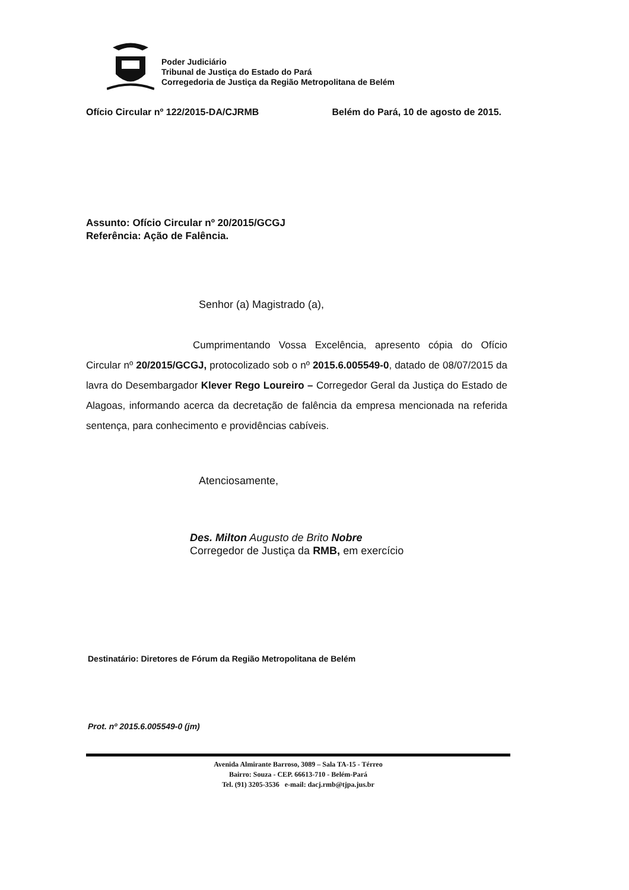Poder Judiciário
Tribunal de Justiça do Estado do Pará
Corregedoria de Justiça da Região Metropolitana de Belém
Ofício Circular nº 122/2015-DA/CJRMB Belém do Pará, 10 de agosto de 2015.
Assunto: Ofício Circular nº 20/2015/GCGJ
Referência: Ação de Falência.
Senhor (a) Magistrado (a),
Cumprimentando Vossa Excelência, apresento cópia do Ofício Circular nº 20/2015/GCGJ, protocolizado sob o nº 2015.6.005549-0, datado de 08/07/2015 da lavra do Desembargador Klever Rego Loureiro – Corregedor Geral da Justiça do Estado de Alagoas, informando acerca da decretação de falência da empresa mencionada na referida sentença, para conhecimento e providências cabíveis.
Atenciosamente,
Des. Milton Augusto de Brito Nobre
Corregedor de Justiça da RMB, em exercício
Destinatário: Diretores de Fórum da Região Metropolitana de Belém
Prot. nº 2015.6.005549-0 (jm)
Avenida Almirante Barroso, 3089 – Sala TA-15 - Térreo
Bairro: Souza - CEP. 66613-710 - Belém-Pará
Tel. (91) 3205-3536 e-mail: dacj.rmb@tjpa.jus.br